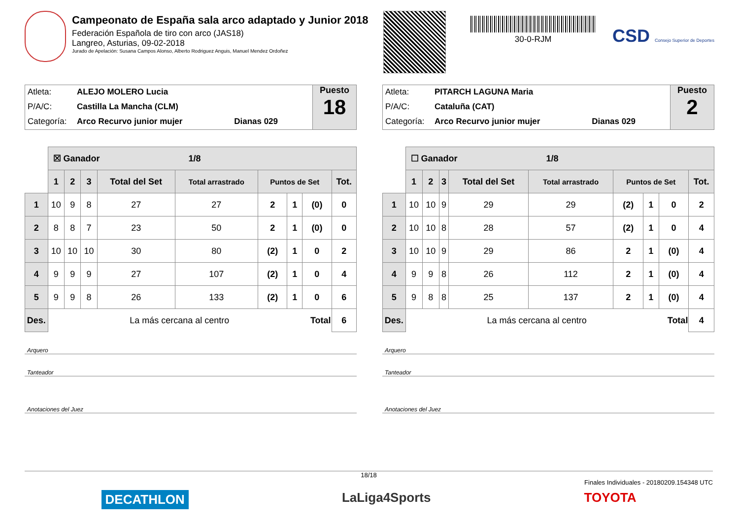Campeonato de España sala arco adaptado y Junior 2018
Federación Española de tiro con arco (JAS18)
Langreo, Asturias, 09-02-2018
Jurado de Apelación: Susana Campos Alonso, Alberto Rodriguez Anguis, Manuel Mendez Ordoñez
30-0-RJM
CSD Consejo Superior de Deportes
Atleta: ALEJO MOLERO Lucia
P/A/C: Castilla La Mancha (CLM)
Categoría: Arco Recurvo junior mujer Dianas 029
Puesto
18
| | ☒ Ganador 1/8 | | | | | | | | |
| | 1 | 2 | 3 | Total del Set | Total arrastrado | Puntos de Set | | | Tot. |
| 1 | 10 | 9 | 8 | 27 | 27 | 2 | 1 | (0) | 0 |
| 2 | 8 | 8 | 7 | 23 | 50 | 2 | 1 | (0) | 0 |
| 3 | 10 | 10 | 10 | 30 | 80 | (2) | 1 | 0 | 2 |
| 4 | 9 | 9 | 9 | 27 | 107 | (2) | 1 | 0 | 4 |
| 5 | 9 | 9 | 8 | 26 | 133 | (2) | 1 | 0 | 6 |
| Des. | La más cercana al centro Total | | | | | | | | 6 |
Arquero
Tanteador
Anotaciones del Juez
Atleta: PITARCH LAGUNA Maria
P/A/C: Cataluña (CAT)
Categoría: Arco Recurvo junior mujer Dianas 029
Puesto
2
| | ☐ Ganador 1/8 | | | | | | | | |
| | 1 | 2 | 3 | Total del Set | Total arrastrado | Puntos de Set | | | Tot. |
| 1 | 10 | 10 | 9 | 29 | 29 | (2) | 1 | 0 | 2 |
| 2 | 10 | 10 | 8 | 28 | 57 | (2) | 1 | 0 | 4 |
| 3 | 10 | 10 | 9 | 29 | 86 | 2 | 1 | (0) | 4 |
| 4 | 9 | 9 | 8 | 26 | 112 | 2 | 1 | (0) | 4 |
| 5 | 9 | 8 | 8 | 25 | 137 | 2 | 1 | (0) | 4 |
| Des. | La más cercana al centro Total | | | | | | | | 4 |
Arquero
Tanteador
Anotaciones del Juez
18/18
Finales Individuales - 20180209.154348 UTC
DECATHLON LaLiga4Sports TOYOTA